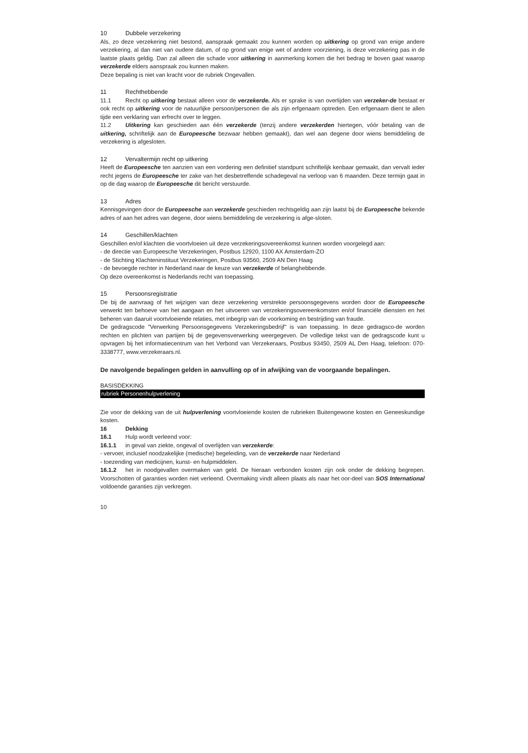10 Dubbele verzekering
Als, zo deze verzekering niet bestond, aanspraak gemaakt zou kunnen worden op uitkering op grond van enige andere verzekering, al dan niet van oudere datum, of op grond van enige wet of andere voorziening, is deze verzekering pas in de laatste plaats geldig. Dan zal alleen die schade voor uitkering in aanmerking komen die het bedrag te boven gaat waarop verzekerde elders aanspraak zou kunnen maken.
Deze bepaling is niet van kracht voor de rubriek Ongevallen.
11 Rechthebbende
11.1 Recht op uitkering bestaat alleen voor de verzekerde. Als er sprake is van overlijden van verzeker-de bestaat er ook recht op uitkering voor de natuurlijke persoon/personen die als zijn erfgenaam optreden. Een erfgenaam dient te allen tijde een verklaring van erfrecht over te leggen.
11.2 Uitkering kan geschieden aan één verzekerde (tenzij andere verzekerden hiertegen, vóór betaling van de uitkering, schriftelijk aan de Europeesche bezwaar hebben gemaakt), dan wel aan degene door wiens bemiddeling de verzekering is afgesloten.
12 Vervaltermijn recht op uitkering
Heeft de Europeesche ten aanzien van een vordering een definitief standpunt schriftelijk kenbaar gemaakt, dan vervalt ieder recht jegens de Europeesche ter zake van het desbetreffende schadegeval na verloop van 6 maanden. Deze termijn gaat in op de dag waarop de Europeesche dit bericht verstuurde.
13 Adres
Kennisgevingen door de Europeesche aan verzekerde geschieden rechtsgeldig aan zijn laatst bij de Europeesche bekende adres of aan het adres van degene, door wiens bemiddeling de verzekering is afge-sloten.
14 Geschillen/klachten
Geschillen en/of klachten die voortvloeien uit deze verzekeringsovereenkomst kunnen worden voorgelegd aan:
- de directie van Europeesche Verzekeringen, Postbus 12920, 1100 AX Amsterdam-ZO
- de Stichting Klachteninstituut Verzekeringen, Postbus 93560, 2509 AN Den Haag
- de bevoegde rechter in Nederland naar de keuze van verzekerde of belanghebbende.
Op deze overeenkomst is Nederlands recht van toepassing.
15 Persoonsregistratie
De bij de aanvraag of het wijzigen van deze verzekering verstrekte persoonsgegevens worden door de Europeesche verwerkt ten behoeve van het aangaan en het uitvoeren van verzekeringsovereenkomsten en/of financiële diensten en het beheren van daaruit voortvloeiende relaties, met inbegrip van de voorkoming en bestrijding van fraude.
De gedragscode "Verwerking Persoonsgegevens Verzekeringsbedrijf" is van toepassing. In deze gedragsco-de worden rechten en plichten van partijen bij de gegevensverwerking weergegeven. De volledige tekst van de gedragscode kunt u opvragen bij het informatiecentrum van het Verbond van Verzekeraars, Postbus 93450, 2509 AL Den Haag, telefoon: 070-3338777, www.verzekeraars.nl.
De navolgende bepalingen gelden in aanvulling op of in afwijking van de voorgaande bepalingen.
BASISDEKKING
rubriek Personenhulpverlening
Zie voor de dekking van de uit hulpverlening voortvloeiende kosten de rubrieken Buitengewone kosten en Geneeskundige kosten.
16 Dekking
16.1 Hulp wordt verleend voor:
16.1.1 in geval van ziekte, ongeval of overlijden van verzekerde:
- vervoer, inclusief noodzakelijke (medische) begeleiding, van de verzekerde naar Nederland
- toezending van medicijnen, kunst- en hulpmiddelen.
16.1.2 het in noodgevallen overmaken van geld. De hieraan verbonden kosten zijn ook onder de dekking begrepen. Voorschotten of garanties worden niet verleend. Overmaking vindt alleen plaats als naar het oor-deel van SOS International voldoende garanties zijn verkregen.
10